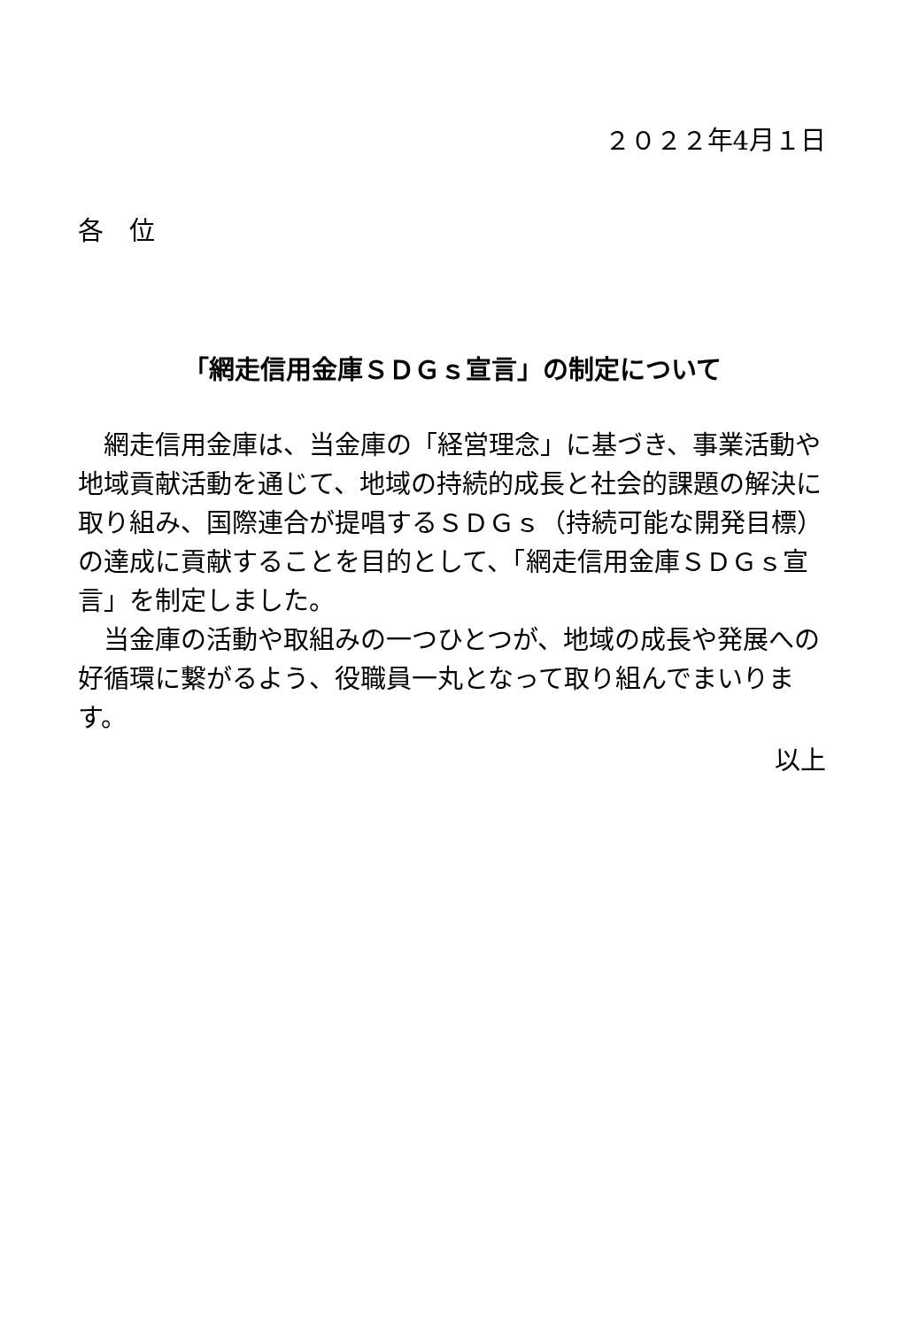２０２２年4月１日
各　位
「網走信用金庫ＳＤＧｓ宣言」の制定について
　網走信用金庫は、当金庫の「経営理念」に基づき、事業活動や地域貢献活動を通じて、地域の持続的成長と社会的課題の解決に取り組み、国際連合が提唱するＳＤＧｓ（持続可能な開発目標）の達成に貢献することを目的として、「網走信用金庫ＳＤＧｓ宣言」を制定しました。
　当金庫の活動や取組みの一つひとつが、地域の成長や発展への好循環に繋がるよう、役職員一丸となって取り組んでまいります。
以上